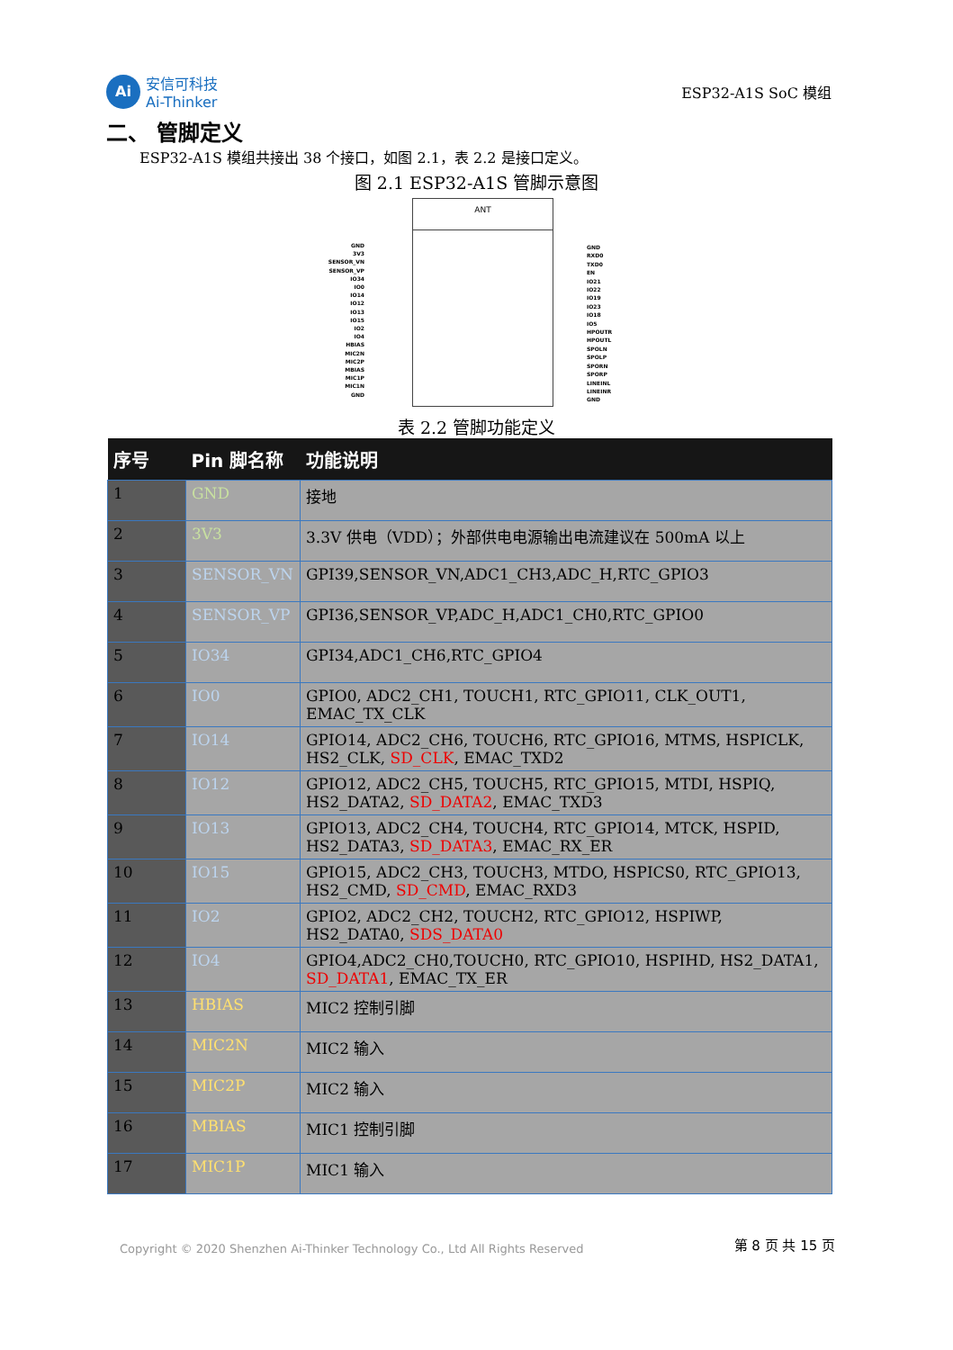Ai
安信可科技
Ai-Thinker
ESP32-A1S SoC 模组
二、 管脚定义
ESP32-A1S 模组共接出 38 个接口，如图 2.1，表 2.2 是接口定义。
图 2.1 ESP32-A1S 管脚示意图
ANT
GND
3V3
SENSOR_VN
SENSOR_VP
IO34
IO0
IO14
IO12
IO13
IO15
IO2
IO4
HBIAS
MIC2N
MIC2P
MBIAS
MIC1P
MIC1N
GND
GND
RXD0
TXD0
EN
IO21
IO22
IO19
IO23
IO18
IO5
HPOUTR
HPOUTL
SPOLN
SPOLP
SPORN
SPORP
LINEINL
LINEINR
GND
表 2.2 管脚功能定义
| 序号 | Pin 脚名称 | 功能说明 |
| --- | --- | --- |
| 1 | GND | 接地 |
| 2 | 3V3 | 3.3V 供电（VDD）；外部供电电源输出电流建议在 500mA 以上 |
| 3 | SENSOR_VN | GPI39,SENSOR_VN,ADC1_CH3,ADC_H,RTC_GPIO3 |
| 4 | SENSOR_VP | GPI36,SENSOR_VP,ADC_H,ADC1_CH0,RTC_GPIO0 |
| 5 | IO34 | GPI34,ADC1_CH6,RTC_GPIO4 |
| 6 | IO0 | GPIO0, ADC2_CH1, TOUCH1, RTC_GPIO11, CLK_OUT1, EMAC_TX_CLK |
| 7 | IO14 | GPIO14, ADC2_CH6, TOUCH6, RTC_GPIO16, MTMS, HSPICLK, HS2_CLK, SD_CLK , EMAC_TXD2 |
| 8 | IO12 | GPIO12, ADC2_CH5, TOUCH5, RTC_GPIO15, MTDI, HSPIQ, HS2_DATA2, SD_DATA2 , EMAC_TXD3 |
| 9 | IO13 | GPIO13, ADC2_CH4, TOUCH4, RTC_GPIO14, MTCK, HSPID, HS2_DATA3, SD_DATA3 , EMAC_RX_ER |
| 10 | IO15 | GPIO15, ADC2_CH3, TOUCH3, MTDO, HSPICS0, RTC_GPIO13, HS2_CMD, SD_CMD , EMAC_RXD3 |
| 11 | IO2 | GPIO2, ADC2_CH2, TOUCH2, RTC_GPIO12, HSPIWP, HS2_DATA0, SDS_DATA0 |
| 12 | IO4 | GPIO4,ADC2_CH0,TOUCH0, RTC_GPIO10, HSPIHD, HS2_DATA1, SD_DATA1 , EMAC_TX_ER |
| 13 | HBIAS | MIC2 控制引脚 |
| 14 | MIC2N | MIC2 输入 |
| 15 | MIC2P | MIC2 输入 |
| 16 | MBIAS | MIC1 控制引脚 |
| 17 | MIC1P | MIC1 输入 |
Copyright © 2020 Shenzhen Ai-Thinker Technology Co., Ltd All Rights Reserved 第 8 页 共 15 页